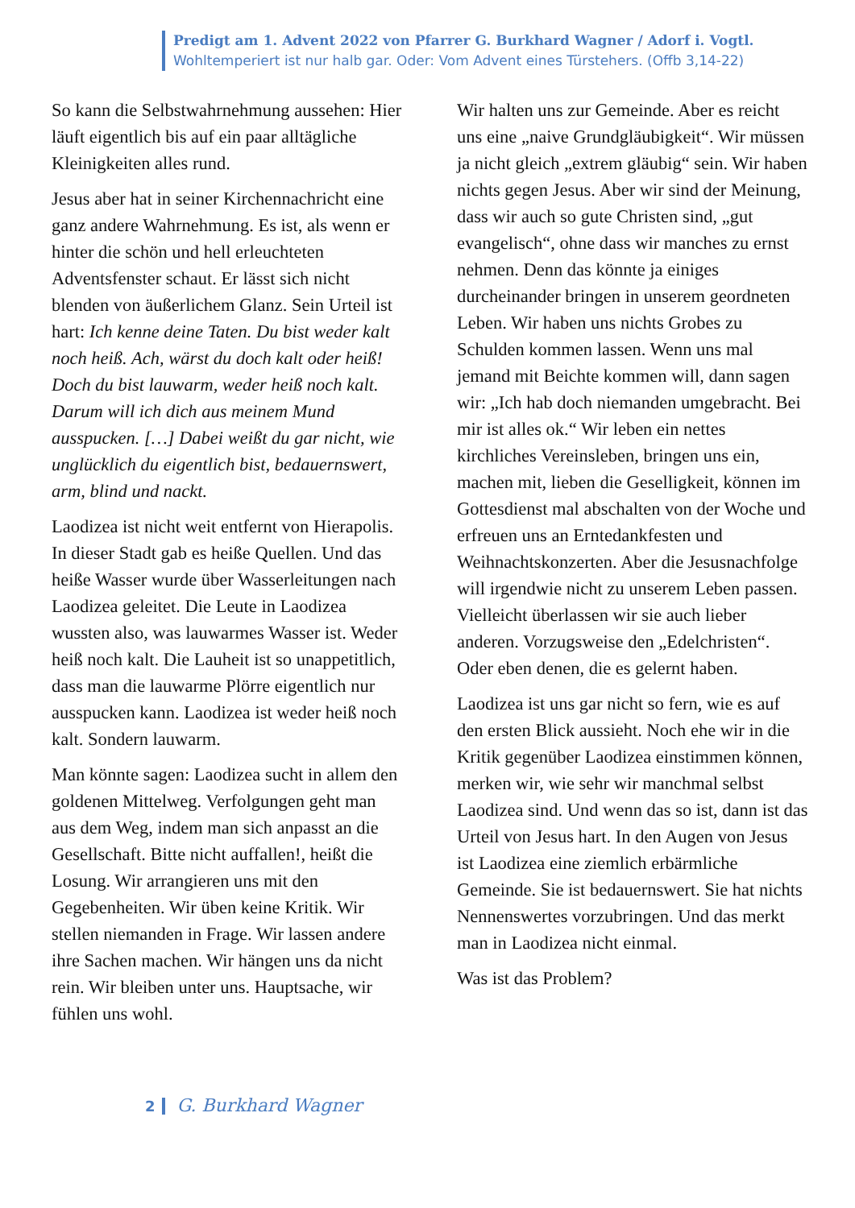Predigt am 1. Advent 2022 von Pfarrer G. Burkhard Wagner / Adorf i. Vogtl.
Wohltemperiert ist nur halb gar. Oder: Vom Advent eines Türstehers. (Offb 3,14-22)
So kann die Selbstwahrnehmung aussehen: Hier läuft eigentlich bis auf ein paar alltägliche Kleinigkeiten alles rund.
Jesus aber hat in seiner Kirchennachricht eine ganz andere Wahrnehmung. Es ist, als wenn er hinter die schön und hell erleuchteten Adventsfenster schaut. Er lässt sich nicht blenden von äußerlichem Glanz. Sein Urteil ist hart: Ich kenne deine Taten. Du bist weder kalt noch heiß. Ach, wärst du doch kalt oder heiß! Doch du bist lauwarm, weder heiß noch kalt. Darum will ich dich aus meinem Mund ausspucken. […] Dabei weißt du gar nicht, wie unglücklich du eigentlich bist, bedauernswert, arm, blind und nackt.
Laodizea ist nicht weit entfernt von Hierapolis. In dieser Stadt gab es heiße Quellen. Und das heiße Wasser wurde über Wasserleitungen nach Laodizea geleitet. Die Leute in Laodizea wussten also, was lauwarmes Wasser ist. Weder heiß noch kalt. Die Lauheit ist so unappetitlich, dass man die lauwarme Plörre eigentlich nur ausspucken kann. Laodizea ist weder heiß noch kalt. Sondern lauwarm.
Man könnte sagen: Laodizea sucht in allem den goldenen Mittelweg. Verfolgungen geht man aus dem Weg, indem man sich anpasst an die Gesellschaft. Bitte nicht auffallen!, heißt die Losung. Wir arrangieren uns mit den Gegebenheiten. Wir üben keine Kritik. Wir stellen niemanden in Frage. Wir lassen andere ihre Sachen machen. Wir hängen uns da nicht rein. Wir bleiben unter uns. Hauptsache, wir fühlen uns wohl.
Wir halten uns zur Gemeinde. Aber es reicht uns eine „naive Grundgläubigkeit“. Wir müssen ja nicht gleich „extrem gläubig“ sein. Wir haben nichts gegen Jesus. Aber wir sind der Meinung, dass wir auch so gute Christen sind, „gut evangelisch“, ohne dass wir manches zu ernst nehmen. Denn das könnte ja einiges durcheinander bringen in unserem geordneten Leben. Wir haben uns nichts Grobes zu Schulden kommen lassen. Wenn uns mal jemand mit Beichte kommen will, dann sagen wir: „Ich hab doch niemanden umgebracht. Bei mir ist alles ok.“ Wir leben ein nettes kirchliches Vereinsleben, bringen uns ein, machen mit, lieben die Geselligkeit, können im Gottesdienst mal abschalten von der Woche und erfreuen uns an Erntedankfesten und Weihnachtskonzerten. Aber die Jesusnachfolge will irgendwie nicht zu unserem Leben passen. Vielleicht überlassen wir sie auch lieber anderen. Vorzugsweise den „Edelchristen“. Oder eben denen, die es gelernt haben.
Laodizea ist uns gar nicht so fern, wie es auf den ersten Blick aussieht. Noch ehe wir in die Kritik gegenüber Laodizea einstimmen können, merken wir, wie sehr wir manchmal selbst Laodizea sind. Und wenn das so ist, dann ist das Urteil von Jesus hart. In den Augen von Jesus ist Laodizea eine ziemlich erbärmliche Gemeinde. Sie ist bedauernswert. Sie hat nichts Nennenswertes vorzubringen. Und das merkt man in Laodizea nicht einmal.
Was ist das Problem?
2 G. Burkhard Wagner